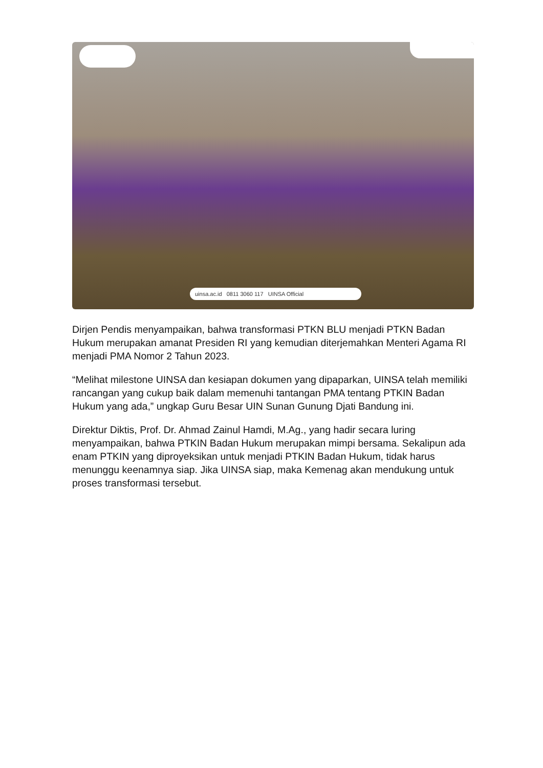uinsa.ac.id 0811 3060 117 UINSA Official
Dirjen Pendis menyampaikan, bahwa transformasi PTKN BLU menjadi PTKN Badan Hukum merupakan amanat Presiden RI yang kemudian diterjemahkan Menteri Agama RI menjadi PMA Nomor 2 Tahun 2023.
“Melihat milestone UINSA dan kesiapan dokumen yang dipaparkan, UINSA telah memiliki rancangan yang cukup baik dalam memenuhi tantangan PMA tentang PTKIN Badan Hukum yang ada,” ungkap Guru Besar UIN Sunan Gunung Djati Bandung ini.
Direktur Diktis, Prof. Dr. Ahmad Zainul Hamdi, M.Ag., yang hadir secara luring menyampaikan, bahwa PTKIN Badan Hukum merupakan mimpi bersama. Sekalipun ada enam PTKIN yang diproyeksikan untuk menjadi PTKIN Badan Hukum, tidak harus menunggu keenamnya siap. Jika UINSA siap, maka Kemenag akan mendukung untuk proses transformasi tersebut.